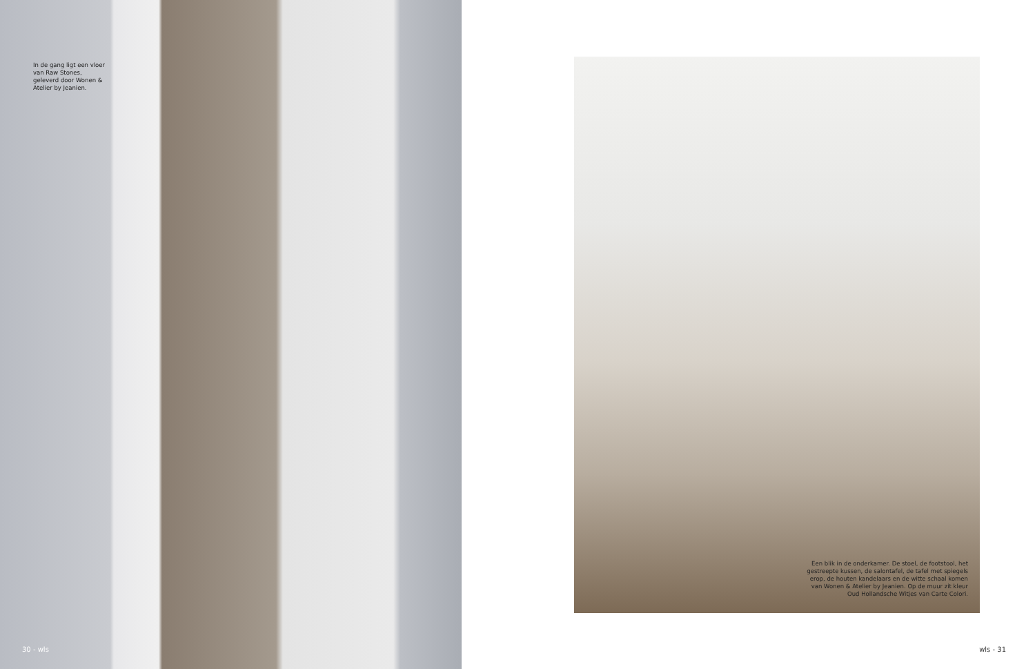In de gang ligt een vloer van Raw Stones, geleverd door Wonen & Atelier by Jeanien.
30 - wls
Een blik in de onderkamer. De stoel, de footstool, het gestreepte kussen, de salontafel, de tafel met spiegels erop, de houten kandelaars en de witte schaal komen van Wonen & Atelier by Jeanien. Op de muur zit kleur Oud Hollandsche Witjes van Carte Colori.
wls - 31